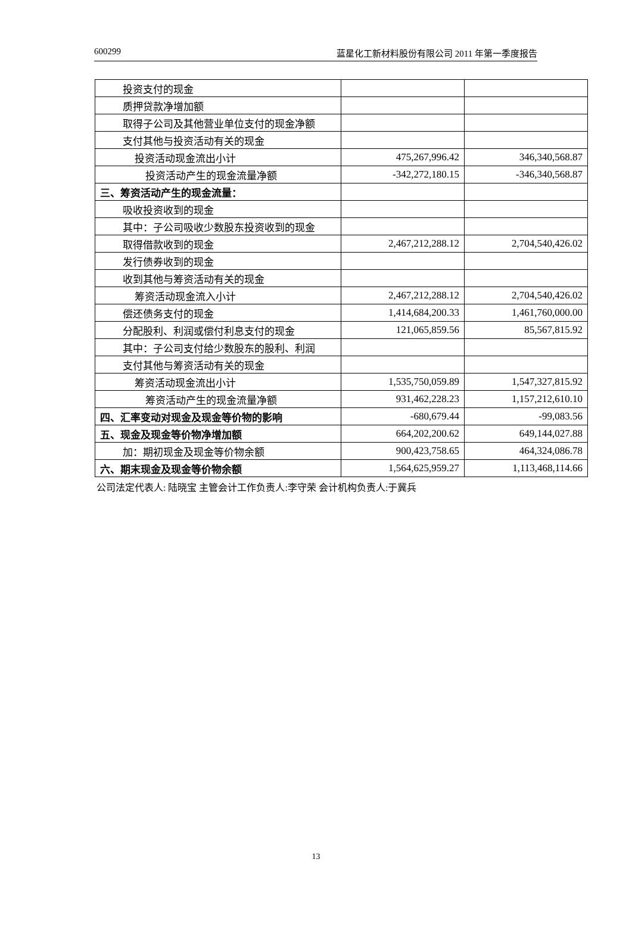600299 蓝星化工新材料股份有限公司 2011 年第一季度报告
| 投资支付的现金 | | |
| 质押贷款净增加额 | | |
| 取得子公司及其他营业单位支付的现金净额 | | |
| 支付其他与投资活动有关的现金 | | |
| 投资活动现金流出小计 | 475,267,996.42 | 346,340,568.87 |
| 投资活动产生的现金流量净额 | -342,272,180.15 | -346,340,568.87 |
| 三、筹资活动产生的现金流量： | | |
| 吸收投资收到的现金 | | |
| 其中：子公司吸收少数股东投资收到的现金 | | |
| 取得借款收到的现金 | 2,467,212,288.12 | 2,704,540,426.02 |
| 发行债券收到的现金 | | |
| 收到其他与筹资活动有关的现金 | | |
| 筹资活动现金流入小计 | 2,467,212,288.12 | 2,704,540,426.02 |
| 偿还债务支付的现金 | 1,414,684,200.33 | 1,461,760,000.00 |
| 分配股利、利润或偿付利息支付的现金 | 121,065,859.56 | 85,567,815.92 |
| 其中：子公司支付给少数股东的股利、利润 | | |
| 支付其他与筹资活动有关的现金 | | |
| 筹资活动现金流出小计 | 1,535,750,059.89 | 1,547,327,815.92 |
| 筹资活动产生的现金流量净额 | 931,462,228.23 | 1,157,212,610.10 |
| 四、汇率变动对现金及现金等价物的影响 | -680,679.44 | -99,083.56 |
| 五、现金及现金等价物净增加额 | 664,202,200.62 | 649,144,027.88 |
| 加：期初现金及现金等价物余额 | 900,423,758.65 | 464,324,086.78 |
| 六、期末现金及现金等价物余额 | 1,564,625,959.27 | 1,113,468,114.66 |
公司法定代表人: 陆晓宝 主管会计工作负责人:李守荣 会计机构负责人:于冀兵
13